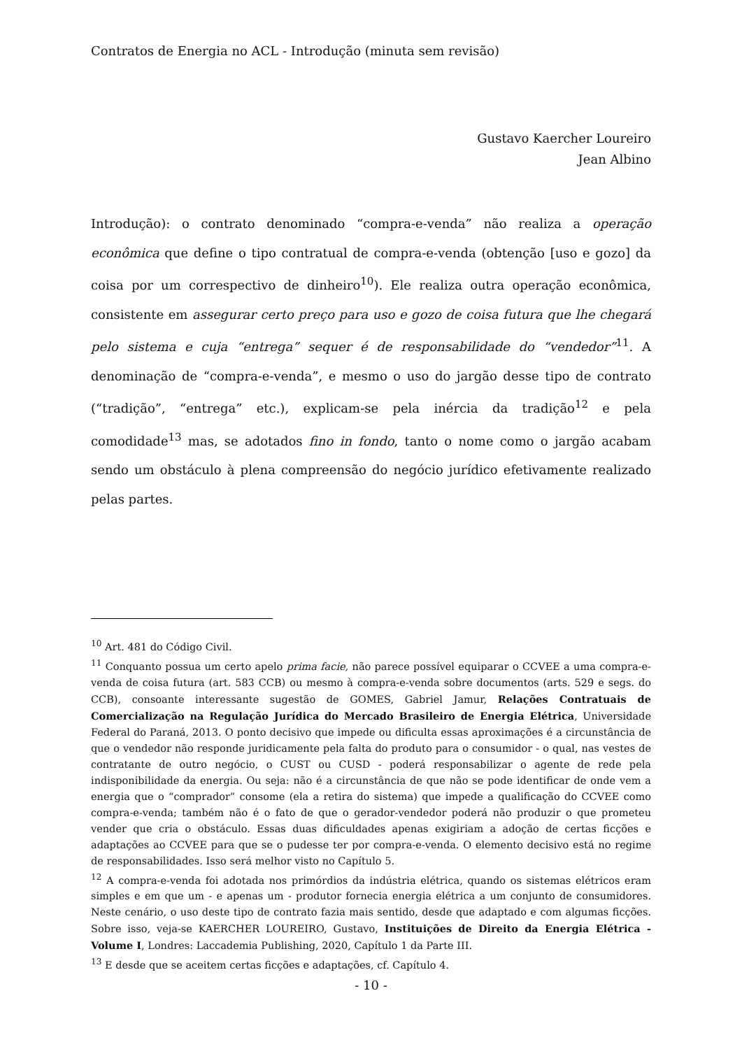Contratos de Energia no ACL - Introdução (minuta sem revisão)
Gustavo Kaercher Loureiro
Jean Albino
Introdução): o contrato denominado “compra-e-venda” não realiza a operação econômica que define o tipo contratual de compra-e-venda (obtenção [uso e gozo] da coisa por um correspectivo de dinheiro<sup>10</sup>). Ele realiza outra operação econômica, consistente em assegurar certo preço para uso e gozo de coisa futura que lhe chegará pelo sistema e cuja “entrega” sequer é de responsabilidade do “vendedor”<sup>11</sup>. A denominação de “compra-e-venda”, e mesmo o uso do jargão desse tipo de contrato (“tradição”, “entrega” etc.), explicam-se pela inércia da tradição<sup>12</sup> e pela comodidade<sup>13</sup> mas, se adotados fino in fondo, tanto o nome como o jargão acabam sendo um obstáculo à plena compreensão do negócio jurídico efetivamente realizado pelas partes.
<sup>10</sup> Art. 481 do Código Civil.
<sup>11</sup> Conquanto possua um certo apelo prima facie, não parece possível equiparar o CCVEE a uma compra-e-venda de coisa futura (art. 583 CCB) ou mesmo à compra-e-venda sobre documentos (arts. 529 e segs. do CCB), consoante interessante sugestão de GOMES, Gabriel Jamur, Relações Contratuais de Comercialização na Regulação Jurídica do Mercado Brasileiro de Energia Elétrica, Universidade Federal do Paraná, 2013. O ponto decisivo que impede ou dificulta essas aproximações é a circunstância de que o vendedor não responde juridicamente pela falta do produto para o consumidor - o qual, nas vestes de contratante de outro negócio, o CUST ou CUSD - poderá responsabilizar o agente de rede pela indisponibilidade da energia. Ou seja: não é a circunstância de que não se pode identificar de onde vem a energia que o “comprador” consome (ela a retira do sistema) que impede a qualificação do CCVEE como compra-e-venda; também não é o fato de que o gerador-vendedor poderá não produzir o que prometeu vender que cria o obstáculo. Essas duas dificuldades apenas exigiriam a adoção de certas ficções e adaptações ao CCVEE para que se o pudesse ter por compra-e-venda. O elemento decisivo está no regime de responsabilidades. Isso será melhor visto no Capítulo 5.
<sup>12</sup> A compra-e-venda foi adotada nos primórdios da indústria elétrica, quando os sistemas elétricos eram simples e em que um - e apenas um - produtor fornecia energia elétrica a um conjunto de consumidores. Neste cenário, o uso deste tipo de contrato fazia mais sentido, desde que adaptado e com algumas ficções. Sobre isso, veja-se KAERCHER LOUREIRO, Gustavo, Instituições de Direito da Energia Elétrica - Volume I, Londres: Laccademia Publishing, 2020, Capítulo 1 da Parte III.
<sup>13</sup> E desde que se aceitem certas ficções e adaptações, cf. Capítulo 4.
- 10 -